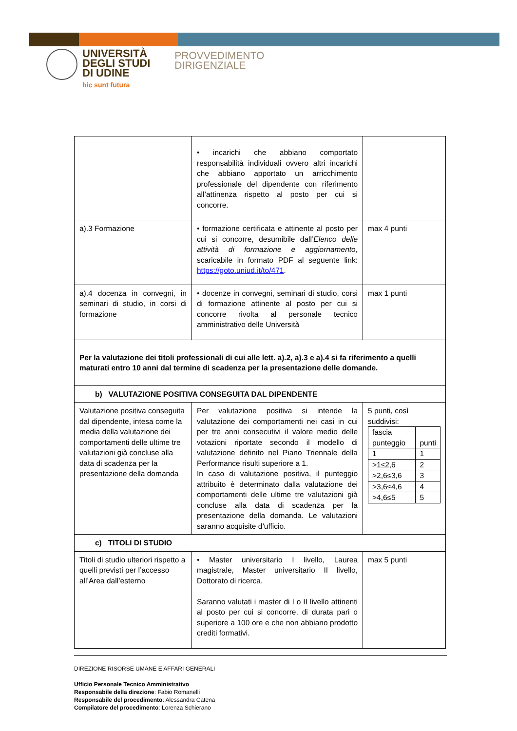UNIVERSITÀ
DEGLI STUDI
DI UDINE
hic sunt futura
PROVVEDIMENTO
DIRIGENZIALE
| | • incarichi che abbiano comportato responsabilità individuali ovvero altri incarichi che abbiano apportato un arricchimento professionale del dipendente con riferimento all’attinenza rispetto al posto per cui si concorre. | |
| a).3 Formazione | • formazione certificata e attinente al posto per cui si concorre, desumibile dall’ Elenco delle attività di formazione e aggiornamento , scaricabile in formato PDF al seguente link: https://goto.uniud.it/to/471 . | max 4 punti |
| a).4 docenza in convegni, in seminari di studio, in corsi di formazione | • docenze in convegni, seminari di studio, corsi di formazione attinente al posto per cui si concorre rivolta al personale tecnico amministrativo delle Università | max 1 punti |
| Per la valutazione dei titoli professionali di cui alle lett. a).2, a).3 e a).4 si fa riferimento a quelli maturati entro 10 anni dal termine di scadenza per la presentazione delle domande. | | |
| b) VALUTAZIONE POSITIVA CONSEGUITA DAL DIPENDENTE | | |
| Valutazione positiva conseguita dal dipendente, intesa come la media della valutazione dei comportamenti delle ultime tre valutazioni già concluse alla data di scadenza per la presentazione della domanda | Per valutazione positiva si intende la valutazione dei comportamenti nei casi in cui per tre anni consecutivi il valore medio delle votazioni riportate secondo il modello di valutazione definito nel Piano Triennale della Performance risulti superiore a 1. In caso di valutazione positiva, il punteggio attribuito è determinato dalla valutazione dei comportamenti delle ultime tre valutazioni già concluse alla data di scadenza per la presentazione della domanda. Le valutazioni saranno acquisite d’ufficio. | 5 punti, così suddivisi: / fascia punteggio / punti / / 1 / 1 / / >1≤2,6 / 2 / / >2,6≤3,6 / 3 / / >3,6≤4,6 / 4 / / >4,6≤5 / 5 / |
| c) TITOLI DI STUDIO | | |
| Titoli di studio ulteriori rispetto a quelli previsti per l’accesso all’Area dall’esterno | • Master universitario I livello, Laurea magistrale, Master universitario II livello, Dottorato di ricerca. Saranno valutati i master di I o II livello attinenti al posto per cui si concorre, di durata pari o superiore a 100 ore e che non abbiano prodotto crediti formativi. | max 5 punti |
DIREZIONE RISORSE UMANE E AFFARI GENERALI
Ufficio Personale Tecnico Amministrativo
Responsabile della direzione: Fabio Romanelli
Responsabile del procedimento: Alessandra Catena
Compilatore del procedimento: Lorenza Schierano